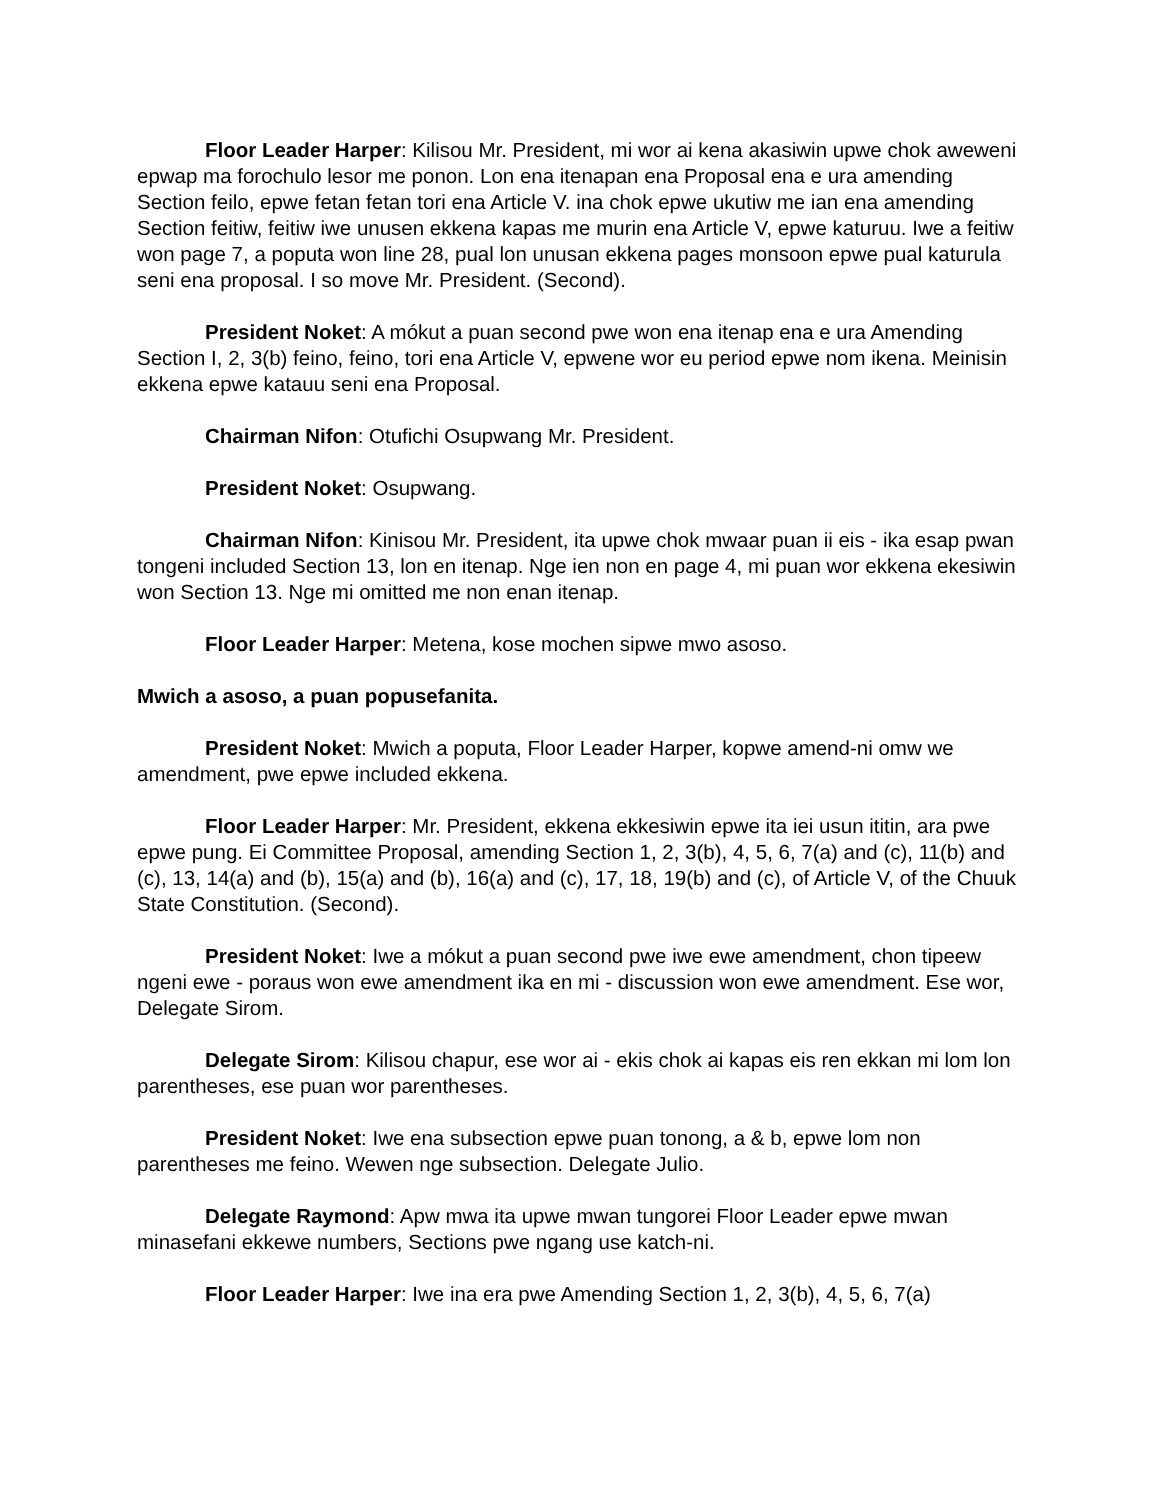Floor Leader Harper: Kilisou Mr. President, mi wor ai kena akasiwin upwe chok aweweni epwap ma forochulo lesor me ponon. Lon ena itenapan ena Proposal ena e ura amending Section feilo, epwe fetan fetan tori ena Article V. ina chok epwe ukutiw me ian ena amending Section feitiw, feitiw iwe unusen ekkena kapas me murin ena Article V, epwe katuruu. Iwe a feitiw won page 7, a poputa won line 28, pual lon unusan ekkena pages monsoon epwe pual katurula seni ena proposal. I so move Mr. President. (Second).
President Noket: A mókut a puan second pwe won ena itenap ena e ura Amending Section I, 2, 3(b) feino, feino, tori ena Article V, epwene wor eu period epwe nom ikena. Meinisin ekkena epwe katauu seni ena Proposal.
Chairman Nifon: Otufichi Osupwang Mr. President.
President Noket: Osupwang.
Chairman Nifon: Kinisou Mr. President, ita upwe chok mwaar puan ii eis - ika esap pwan tongeni included Section 13, lon en itenap. Nge ien non en page 4, mi puan wor ekkena ekesiwin won Section 13. Nge mi omitted me non enan itenap.
Floor Leader Harper: Metena, kose mochen sipwe mwo asoso.
Mwich a asoso, a puan popusefanita.
President Noket: Mwich a poputa, Floor Leader Harper, kopwe amend-ni omw we amendment, pwe epwe included ekkena.
Floor Leader Harper: Mr. President, ekkena ekkesiwin epwe ita iei usun ititin, ara pwe epwe pung. Ei Committee Proposal, amending Section 1, 2, 3(b), 4, 5, 6, 7(a) and (c), 11(b) and (c), 13, 14(a) and (b), 15(a) and (b), 16(a) and (c), 17, 18, 19(b) and (c), of Article V, of the Chuuk State Constitution. (Second).
President Noket: Iwe a mókut a puan second pwe iwe ewe amendment, chon tipeew ngeni ewe - poraus won ewe amendment ika en mi - discussion won ewe amendment. Ese wor, Delegate Sirom.
Delegate Sirom: Kilisou chapur, ese wor ai - ekis chok ai kapas eis ren ekkan mi lom lon parentheses, ese puan wor parentheses.
President Noket: Iwe ena subsection epwe puan tonong, a & b, epwe lom non parentheses me feino. Wewen nge subsection. Delegate Julio.
Delegate Raymond: Apw mwa ita upwe mwan tungorei Floor Leader epwe mwan minasefani ekkewe numbers, Sections pwe ngang use katch-ni.
Floor Leader Harper: Iwe ina era pwe Amending Section 1, 2, 3(b), 4, 5, 6, 7(a)